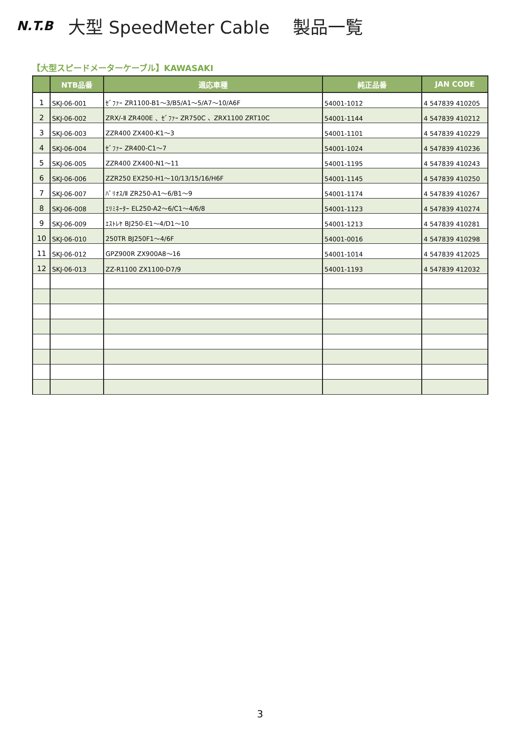N.T.B
大型 SpeedMeter Cable　 製品一覧
【大型スピードメーターケーブル】KAWASAKI
| | NTB品番 | 適応車種 | 純正品番 | JAN CODE |
| --- | --- | --- | --- | --- |
| 1 | SKJ-06-001 | ｾﾞﾌｧｰ ZR1100-B1～3/B5/A1～5/A7～10/A6F | 54001-1012 | 4 547839 410205 |
| 2 | SKJ-06-002 | ZRX/-Ⅱ ZR400E 、ｾﾞﾌｧｰ ZR750C 、ZRX1100 ZRT10C | 54001-1144 | 4 547839 410212 |
| 3 | SKJ-06-003 | ZZR400 ZX400-K1～3 | 54001-1101 | 4 547839 410229 |
| 4 | SKJ-06-004 | ｾﾞﾌｧｰ ZR400-C1～7 | 54001-1024 | 4 547839 410236 |
| 5 | SKJ-06-005 | ZZR400 ZX400-N1～11 | 54001-1195 | 4 547839 410243 |
| 6 | SKJ-06-006 | ZZR250 EX250-H1～10/13/15/16/H6F | 54001-1145 | 4 547839 410250 |
| 7 | SKJ-06-007 | ﾊﾞﾘｵｽ/Ⅱ ZR250-A1～6/B1～9 | 54001-1174 | 4 547839 410267 |
| 8 | SKJ-06-008 | ｴﾘﾐﾈｰﾀｰ EL250-A2～6/C1～4/6/8 | 54001-1123 | 4 547839 410274 |
| 9 | SKJ-06-009 | ｴｽﾄﾚﾔ BJ250-E1～4/D1～10 | 54001-1213 | 4 547839 410281 |
| 10 | SKJ-06-010 | 250TR BJ250F1～4/6F | 54001-0016 | 4 547839 410298 |
| 11 | SKJ-06-012 | GPZ900R ZX900A8～16 | 54001-1014 | 4 547839 412025 |
| 12 | SKJ-06-013 | ZZ-R1100 ZX1100-D7/9 | 54001-1193 | 4 547839 412032 |
3